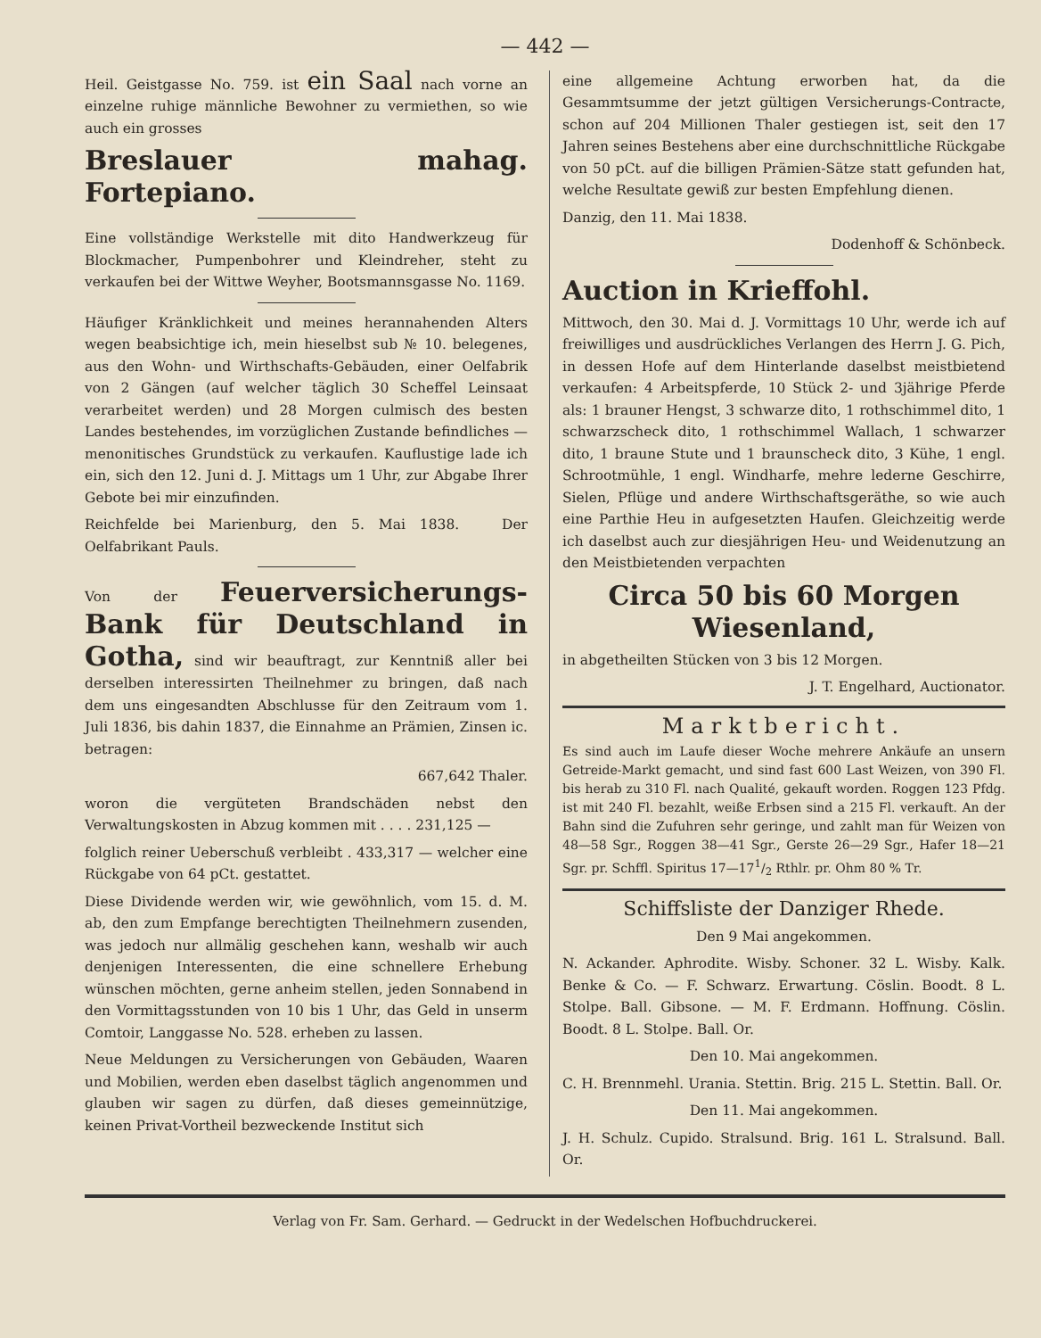— 442 —
Heil. Geistgasse No. 759. ist ein Saal nach vorne an einzelne ruhige männliche Bewohner zu vermiethen, so wie auch ein grosses
Breslauer mahag. Fortepiano.
Eine vollständige Werkstelle mit dito Handwerkzeug für Blockmacher, Pumpenbohrer und Kleindreher, steht zu verkaufen bei der Wittwe Weyher, Bootsmannsgasse No. 1169.
Häufiger Kränklichkeit und meines herannahenden Alters wegen beabsichtige ich, mein hieselbst sub № 10. belegenes, aus den Wohn- und Wirthschafts-Gebäuden, einer Oelfabrik von 2 Gängen (auf welcher täglich 30 Scheffel Leinsaat verarbeitet werden) und 28 Morgen culmisch des besten Landes bestehendes, im vorzüglichen Zustande befindliches — menonitisches Grundstück zu verkaufen. Kauflustige lade ich ein, sich den 12. Juni d. J. Mittags um 1 Uhr, zur Abgabe Ihrer Gebote bei mir einzufinden.
Reichfelde bei Marienburg, den 5. Mai 1838. Der Oelfabrikant Pauls.
Von der Feuerversicherungs-Bank für Deutschland in Gotha, sind wir beauftragt, zur Kenntniß aller bei derselben interessirten Theilnehmer zu bringen, daß nach dem uns eingesandten Abschlusse für den Zeitraum vom 1. Juli 1836, bis dahin 1837, die Einnahme an Prämien, Zinsen ic. betragen:
667,642 Thaler.
woron die vergüteten Brandschäden nebst den Verwaltungskosten in Abzug kommen mit . . . . 231,125 —
folglich reiner Ueberschuß verbleibt . 433,317 — welcher eine Rückgabe von 64 pCt. gestattet.
Diese Dividende werden wir, wie gewöhnlich, vom 15. d. M. ab, den zum Empfange berechtigten Theilnehmern zusenden, was jedoch nur allmälig geschehen kann, weshalb wir auch denjenigen Interessenten, die eine schnellere Erhebung wünschen möchten, gerne anheim stellen, jeden Sonnabend in den Vormittagsstunden von 10 bis 1 Uhr, das Geld in unserm Comtoir, Langgasse No. 528. erheben zu lassen.
Neue Meldungen zu Versicherungen von Gebäuden, Waaren und Mobilien, werden eben daselbst täglich angenommen und glauben wir sagen zu dürfen, daß dieses gemeinnützige, keinen Privat-Vortheil bezweckende Institut sich
eine allgemeine Achtung erworben hat, da die Gesammtsumme der jetzt gültigen Versicherungs-Contracte, schon auf 204 Millionen Thaler gestiegen ist, seit den 17 Jahren seines Bestehens aber eine durchschnittliche Rückgabe von 50 pCt. auf die billigen Prämien-Sätze statt gefunden hat, welche Resultate gewiß zur besten Empfehlung dienen.
Danzig, den 11. Mai 1838.
Dodenhoff & Schönbeck.
Auction in Krieffohl.
Mittwoch, den 30. Mai d. J. Vormittags 10 Uhr, werde ich auf freiwilliges und ausdrückliches Verlangen des Herrn J. G. Pich, in dessen Hofe auf dem Hinterlande daselbst meistbietend verkaufen: 4 Arbeitspferde, 10 Stück 2- und 3jährige Pferde als: 1 brauner Hengst, 3 schwarze dito, 1 rothschimmel dito, 1 schwarzscheck dito, 1 rothschimmel Wallach, 1 schwarzer dito, 1 braune Stute und 1 braunscheck dito, 3 Kühe, 1 engl. Schrootmühle, 1 engl. Windharfe, mehre lederne Geschirre, Sielen, Pflüge und andere Wirthschaftsgeräthe, so wie auch eine Parthie Heu in aufgesetzten Haufen. Gleichzeitig werde ich daselbst auch zur diesjährigen Heu- und Weidenutzung an den Meistbietenden verpachten
Circa 50 bis 60 Morgen Wiesenland,
in abgetheilten Stücken von 3 bis 12 Morgen.
J. T. Engelhard, Auctionator.
Marktbericht.
Es sind auch im Laufe dieser Woche mehrere Ankäufe an unsern Getreide-Markt gemacht, und sind fast 600 Last Weizen, von 390 Fl. bis herab zu 310 Fl. nach Qualité, gekauft worden. Roggen 123 Pfdg. ist mit 240 Fl. bezahlt, weiße Erbsen sind a 215 Fl. verkauft. An der Bahn sind die Zufuhren sehr geringe, und zahlt man für Weizen von 48—58 Sgr., Roggen 38—41 Sgr., Gerste 26—29 Sgr., Hafer 18—21 Sgr. pr. Schffl. Spiritus 17—171/2 Rthlr. pr. Ohm 80 % Tr.
Schiffsliste der Danziger Rhede.
Den 9 Mai angekommen.
N. Ackander. Aphrodite. Wisby. Schoner. 32 L. Wisby. Kalk. Benke & Co. — F. Schwarz. Erwartung. Cöslin. Boodt. 8 L. Stolpe. Ball. Gibsone. — M. F. Erdmann. Hoffnung. Cöslin. Boodt. 8 L. Stolpe. Ball. Or.
Den 10. Mai angekommen.
C. H. Brennmehl. Urania. Stettin. Brig. 215 L. Stettin. Ball. Or.
Den 11. Mai angekommen.
J. H. Schulz. Cupido. Stralsund. Brig. 161 L. Stralsund. Ball. Or.
Verlag von Fr. Sam. Gerhard. — Gedruckt in der Wedelschen Hofbuchdruckerei.